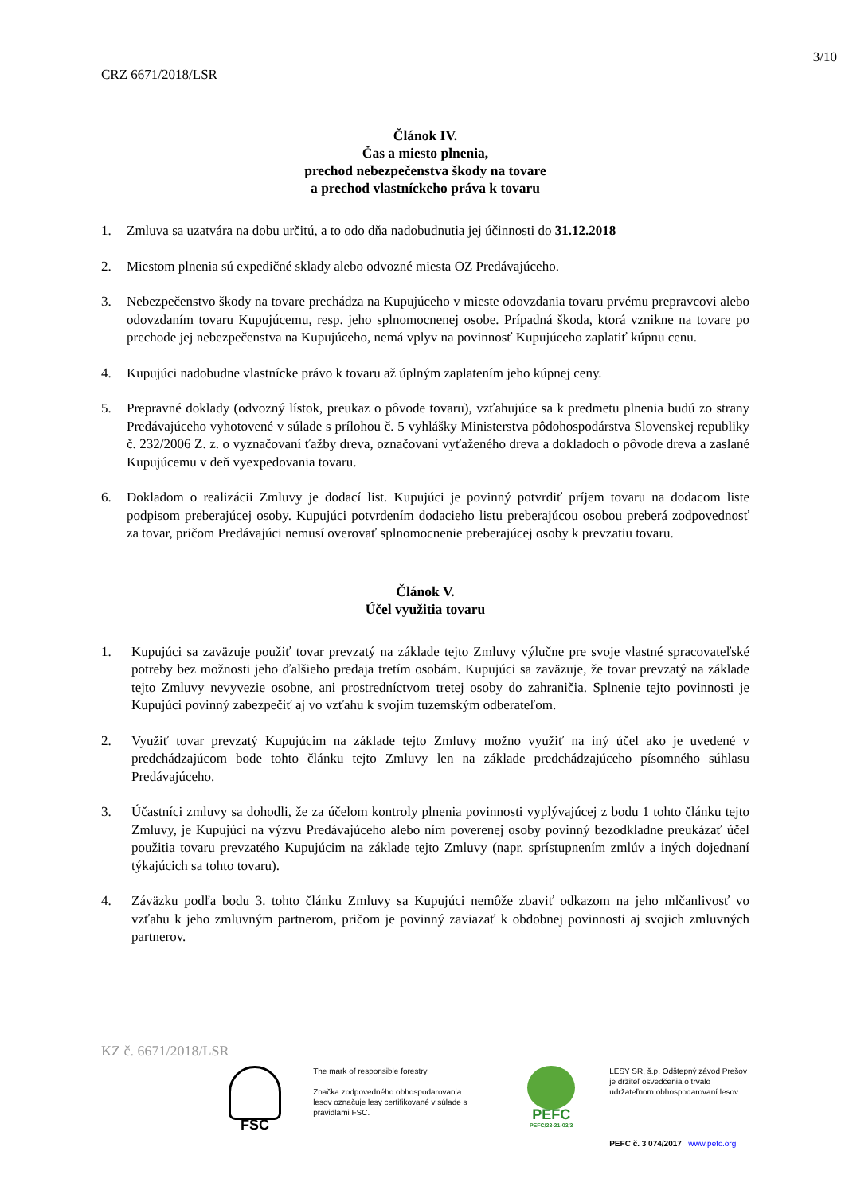3/10
CRZ 6671/2018/LSR
Článok IV.
Čas a miesto plnenia,
prechod nebezpečenstva škody na tovare
a prechod vlastníckeho práva k tovaru
1. Zmluva sa uzatvára na dobu určitú, a to odo dňa nadobudnutia jej účinnosti do 31.12.2018
2. Miestom plnenia sú expedičné sklady alebo odvozné miesta OZ Predávajúceho.
3. Nebezpečenstvo škody na tovare prechádza na Kupujúceho v mieste odovzdania tovaru prvému prepravcovi alebo odovzdaním tovaru Kupujúcemu, resp. jeho splnomocnenej osobe. Prípadná škoda, ktorá vznikne na tovare po prechode jej nebezpečenstva na Kupujúceho, nemá vplyv na povinnosť Kupujúceho zaplatiť kúpnu cenu.
4. Kupujúci nadobudne vlastnícke právo k tovaru až úplným zaplatením jeho kúpnej ceny.
5. Prepravné doklady (odvozný lístok, preukaz o pôvode tovaru), vzťahujúce sa k predmetu plnenia budú zo strany Predávajúceho vyhotovené v súlade s prílohou č. 5 vyhlášky Ministerstva pôdohospodárstva Slovenskej republiky č. 232/2006 Z. z. o vyznačovaní ťažby dreva, označovaní vyťaženého dreva a dokladoch o pôvode dreva a zaslané Kupujúcemu v deň vyexpedovania tovaru.
6. Dokladom o realizácii Zmluvy je dodací list. Kupujúci je povinný potvrdiť príjem tovaru na dodacom liste podpisom preberajúcej osoby. Kupujúci potvrdením dodacieho listu preberajúcou osobou preberá zodpovednosť za tovar, pričom Predávajúci nemusí overovať splnomocnenie preberajúcej osoby k prevzatiu tovaru.
Článok V.
Účel využitia tovaru
1. Kupujúci sa zaväzuje použiť tovar prevzatý na základe tejto Zmluvy výlučne pre svoje vlastné spracovateľské potreby bez možnosti jeho ďalšieho predaja tretím osobám. Kupujúci sa zaväzuje, že tovar prevzatý na základe tejto Zmluvy nevyvezie osobne, ani prostredníctvom tretej osoby do zahraničia. Splnenie tejto povinnosti je Kupujúci povinný zabezpečiť aj vo vzťahu k svojím tuzemským odberateľom.
2. Využiť tovar prevzatý Kupujúcim na základe tejto Zmluvy možno využiť na iný účel ako je uvedené v predchádzajúcom bode tohto článku tejto Zmluvy len na základe predchádzajúceho písomného súhlasu Predávajúceho.
3. Účastníci zmluvy sa dohodli, že za účelom kontroly plnenia povinnosti vyplývajúcej z bodu 1 tohto článku tejto Zmluvy, je Kupujúci na výzvu Predávajúceho alebo ním poverenej osoby povinný bezodkladne preukázať účel použitia tovaru prevzatého Kupujúcim na základe tejto Zmluvy (napr. sprístupnením zmlúv a iných dojednaní týkajúcich sa tohto tovaru).
4. Záväzku podľa bodu 3. tohto článku Zmluvy sa Kupujúci nemôže zbaviť odkazom na jeho mlčanlivosť vo vzťahu k jeho zmluvným partnerom, pričom je povinný zaviazať k obdobnej povinnosti aj svojich zmluvných partnerov.
KZ č. 6671/2018/LSR
FSC
The mark of responsible forestry
Značka zodpovedného obhospodarovania lesov označuje lesy certifikované v súlade s pravidlami FSC.
PEFC
PEFC/23-21-03/3
LESY SR, š.p. Odštepný závod Prešov je držiteľ osvedčenia o trvalo udržateľnom obhospodarovaní lesov.
PEFC č. 3 074/2017 www.pefc.org